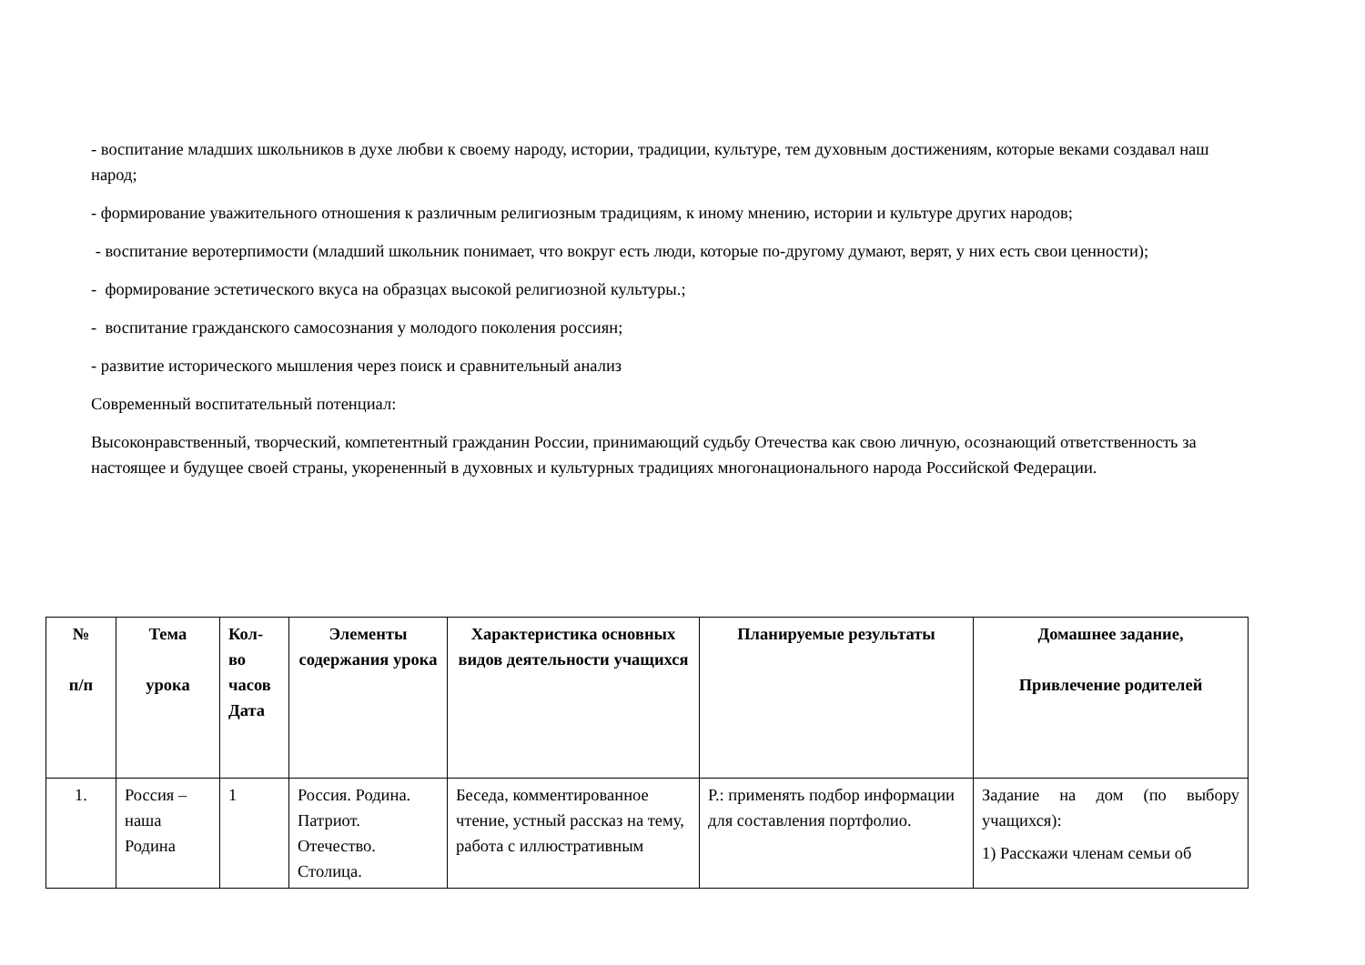- воспитание младших школьников в духе любви к своему народу, истории, традиции, культуре, тем духовным достижениям, которые веками создавал наш народ;
- формирование уважительного отношения к различным религиозным традициям, к иному мнению, истории и культуре других народов;
- воспитание веротерпимости (младший школьник понимает, что вокруг есть люди, которые по-другому думают, верят, у них есть свои ценности);
- формирование эстетического вкуса на образцах высокой религиозной культуры.;
- воспитание гражданского самосознания у молодого поколения россиян;
- развитие исторического мышления через поиск и сравнительный анализ
Современный воспитательный потенциал:
Высоконравственный, творческий, компетентный гражданин России, принимающий судьбу Отечества как свою личную, осознающий ответственность за настоящее и будущее своей страны, укорененный в духовных и культурных традициях многонационального народа Российской Федерации.
| № п/п | Тема урока | Кол- во часов Дата | Элементы содержания урока | Характеристика основных видов деятельности учащихся | Планируемые результаты | Домашнее задание, Привлечение родителей |
| --- | --- | --- | --- | --- | --- | --- |
| 1. | Россия – наша Родина | 1 | Россия. Родина. Патриот. Отечество. Столица. | Беседа, комментированное чтение, устный рассказ на тему, работа с иллюстративным | Р.: применять подбор информации для составления портфолио. | Задание на дом (по выбору учащихся): 1) Расскажи членам семьи об |